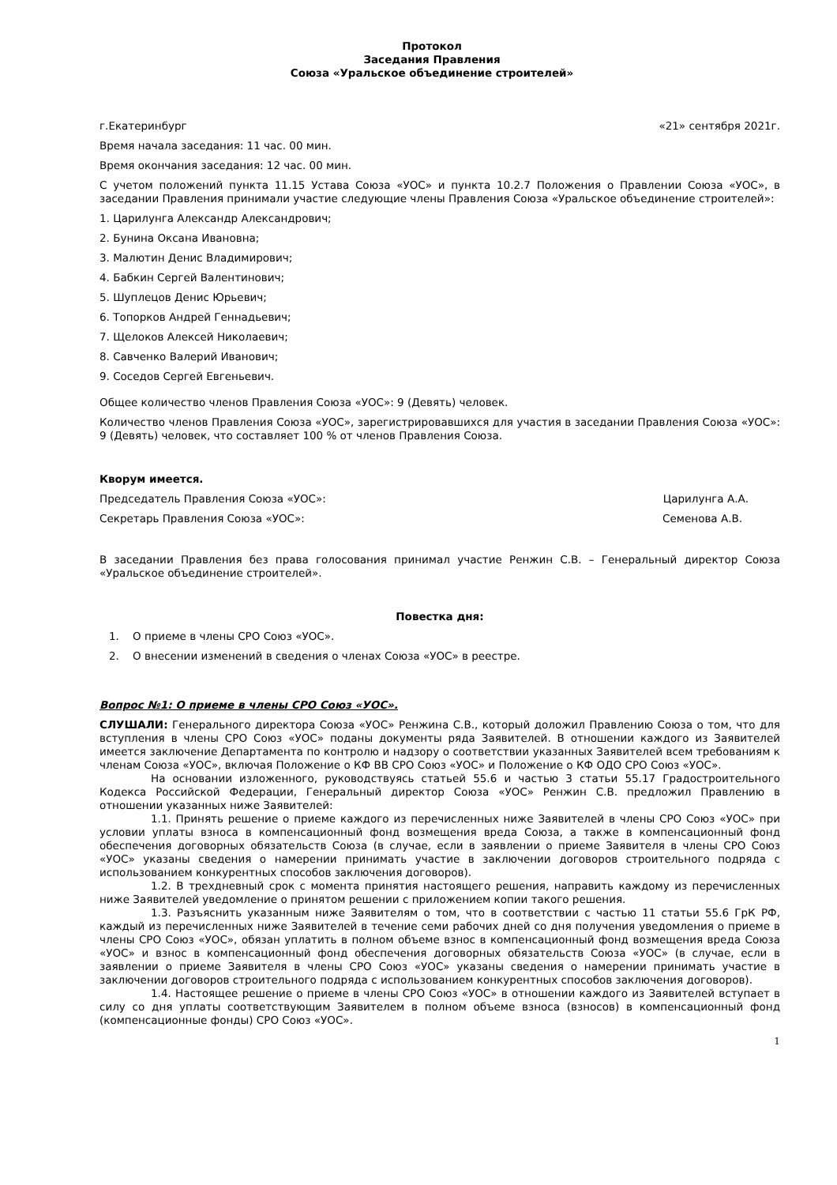Протокол
Заседания Правления
Союза «Уральское объединение строителей»
г.Екатеринбург «21» сентября 2021г.
Время начала заседания: 11 час. 00 мин.
Время окончания заседания: 12 час. 00 мин.
С учетом положений пункта 11.15 Устава Союза «УОС» и пункта 10.2.7 Положения о Правлении Союза «УОС», в заседании Правления принимали участие следующие члены Правления Союза «Уральское объединение строителей»:
1. Царилунга Александр Александрович;
2. Бунина Оксана Ивановна;
3. Малютин Денис Владимирович;
4. Бабкин Сергей Валентинович;
5. Шуплецов Денис Юрьевич;
6. Топорков Андрей Геннадьевич;
7. Щелоков Алексей Николаевич;
8. Савченко Валерий Иванович;
9. Соседов Сергей Евгеньевич.
Общее количество членов Правления Союза «УОС»: 9 (Девять) человек.
Количество членов Правления Союза «УОС», зарегистрировавшихся для участия в заседании Правления Союза «УОС»: 9 (Девять) человек, что составляет 100 % от членов Правления Союза.
Кворум имеется.
Председатель Правления Союза «УОС»: Царилунга А.А.
Секретарь Правления Союза «УОС»: Семенова А.В.
В заседании Правления без права голосования принимал участие Ренжин С.В. – Генеральный директор Союза «Уральское объединение строителей».
Повестка дня:
1. О приеме в члены СРО Союз «УОС».
2. О внесении изменений в сведения о членах Союза «УОС» в реестре.
Вопрос №1: О приеме в члены СРО Союз «УОС».
СЛУШАЛИ: Генерального директора Союза «УОС» Ренжина С.В., который доложил Правлению Союза о том, что для вступления в члены СРО Союз «УОС» поданы документы ряда Заявителей. В отношении каждого из Заявителей имеется заключение Департамента по контролю и надзору о соответствии указанных Заявителей всем требованиям к членам Союза «УОС», включая Положение о КФ ВВ СРО Союз «УОС» и Положение о КФ ОДО СРО Союз «УОС».
На основании изложенного, руководствуясь статьей 55.6 и частью 3 статьи 55.17 Градостроительного Кодекса Российской Федерации, Генеральный директор Союза «УОС» Ренжин С.В. предложил Правлению в отношении указанных ниже Заявителей:
1.1. Принять решение о приеме каждого из перечисленных ниже Заявителей в члены СРО Союз «УОС» при условии уплаты взноса в компенсационный фонд возмещения вреда Союза, а также в компенсационный фонд обеспечения договорных обязательств Союза (в случае, если в заявлении о приеме Заявителя в члены СРО Союз «УОС» указаны сведения о намерении принимать участие в заключении договоров строительного подряда с использованием конкурентных способов заключения договоров).
1.2. В трехдневный срок с момента принятия настоящего решения, направить каждому из перечисленных ниже Заявителей уведомление о принятом решении с приложением копии такого решения.
1.3. Разъяснить указанным ниже Заявителям о том, что в соответствии с частью 11 статьи 55.6 ГрК РФ, каждый из перечисленных ниже Заявителей в течение семи рабочих дней со дня получения уведомления о приеме в члены СРО Союз «УОС», обязан уплатить в полном объеме взнос в компенсационный фонд возмещения вреда Союза «УОС» и взнос в компенсационный фонд обеспечения договорных обязательств Союза «УОС» (в случае, если в заявлении о приеме Заявителя в члены СРО Союз «УОС» указаны сведения о намерении принимать участие в заключении договоров строительного подряда с использованием конкурентных способов заключения договоров).
1.4. Настоящее решение о приеме в члены СРО Союз «УОС» в отношении каждого из Заявителей вступает в силу со дня уплаты соответствующим Заявителем в полном объеме взноса (взносов) в компенсационный фонд (компенсационные фонды) СРО Союз «УОС».
1